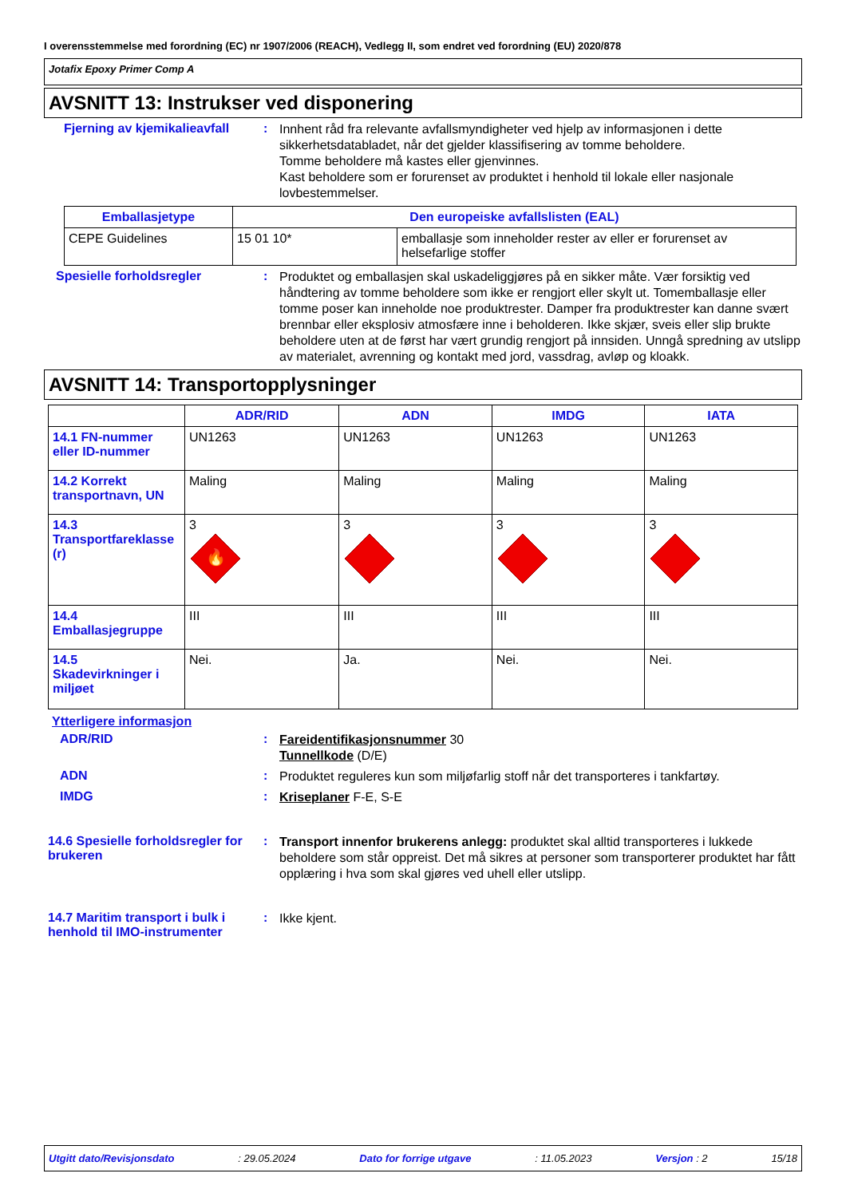I overensstemmelse med forordning (EC) nr 1907/2006 (REACH), Vedlegg II, som endret ved forordning (EU) 2020/878
Jotafix Epoxy Primer Comp A
AVSNITT 13: Instrukser ved disponering
Fjerning av kjemikalieavfall
:
Innhent råd fra relevante avfallsmyndigheter ved hjelp av informasjonen i dette sikkerhetsdatabladet, når det gjelder klassifisering av tomme beholdere.
Tomme beholdere må kastes eller gjenvinnes.
Kast beholdere som er forurenset av produktet i henhold til lokale eller nasjonale lovbestemmelser.
| Emballasjetype | Den europeiske avfallslisten (EAL) | |
| --- | --- | --- |
| CEPE Guidelines | 15 01 10* | emballasje som inneholder rester av eller er forurenset av helsefarlige stoffer |
Spesielle forholdsregler :
Produktet og emballasjen skal uskadeliggjøres på en sikker måte. Vær forsiktig ved håndtering av tomme beholdere som ikke er rengjort eller skylt ut. Tomemballasje eller tomme poser kan inneholde noe produktrester. Damper fra produktrester kan danne svært brennbar eller eksplosiv atmosfære inne i beholderen. Ikke skjær, sveis eller slip brukte beholdere uten at de først har vært grundig rengjort på innsiden. Unngå spredning av utslipp av materialet, avrenning og kontakt med jord, vassdrag, avløp og kloakk.
AVSNITT 14: Transportopplysninger
| | ADR/RID | ADN | IMDG | IATA |
| --- | --- | --- | --- | --- |
| 14.1 FN-nummer eller ID-nummer | UN1263 | UN1263 | UN1263 | UN1263 |
| 14.2 Korrekt transportnavn, UN | Maling | Maling | Maling | Maling |
| 14.3 Transportfareklasse (r) | 3 🔥 | 3 | 3 | 3 |
| 14.4 Emballasjegruppe | III | III | III | III |
| 14.5 Skadevirkninger i miljøet | Nei. | Ja. | Nei. | Nei. |
Ytterligere informasjon
ADR/RID :
Fareidentifikasjonsnummer 30
Tunnellkode (D/E)
ADN :
Produktet reguleres kun som miljøfarlig stoff når det transporteres i tankfartøy.
IMDG :
Kriseplaner F-E, S-E
14.6 Spesielle forholdsregler for brukeren
:
Transport innenfor brukerens anlegg: produktet skal alltid transporteres i lukkede beholdere som står oppreist. Det må sikres at personer som transporterer produktet har fått opplæring i hva som skal gjøres ved uhell eller utslipp.
14.7 Maritim transport i bulk i henhold til IMO-instrumenter
:
Ikke kjent.
Utgitt dato/Revisjonsdato: 29.05.2024 Dato for forrige utgave: 11.05.2023 Versjon : 2 15/18